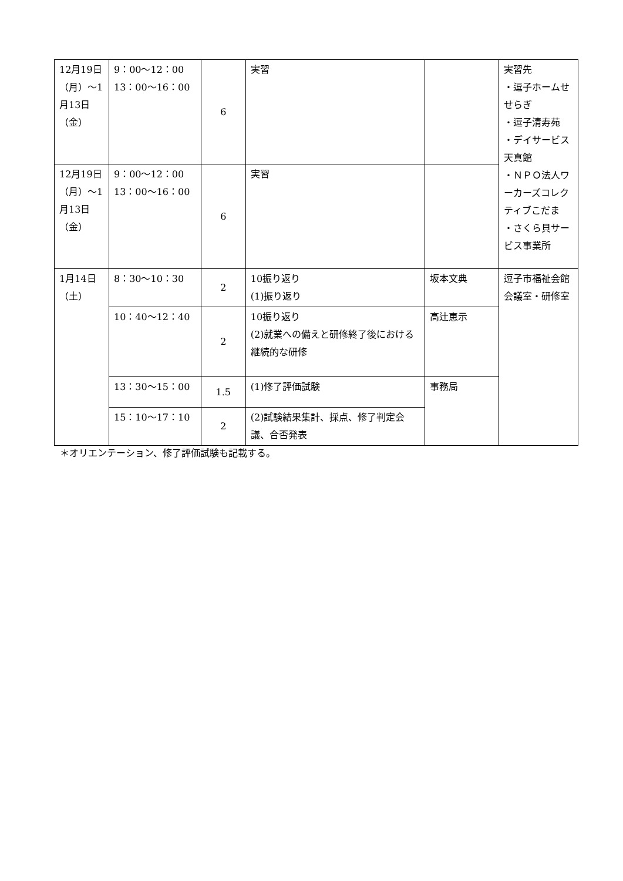| 12月19日（月）～1月13日（金） | 9：00～12：00 13：00～16：00 | 6 | 実習 | | 実習先 ・逗子ホームせせらぎ ・逗子清寿苑 ・デイサービス天真館 ・ＮＰＯ法人ワーカーズコレクティブこだま ・さくら貝サービス事業所 |
| 12月19日（月）～1月13日（金） | 9：00～12：00 13：00～16：00 | 6 | 実習 | | |
| 1月14日（土） | 8：30～10：30 | 2 | 10振り返り (1)振り返り | 坂本文典 | 逗子市福祉会館 会議室・研修室 |
| | 10：40～12：40 | 2 | 10振り返り (2)就業への備えと研修終了後における継続的な研修 | 高辻恵示 | |
| | 13：30～15：00 | 1.5 | (1)修了評価試験 | 事務局 | |
| | 15：10～17：10 | 2 | (2)試験結果集計、採点、修了判定会議、合否発表 | | |
＊オリエンテーション、修了評価試験も記載する。